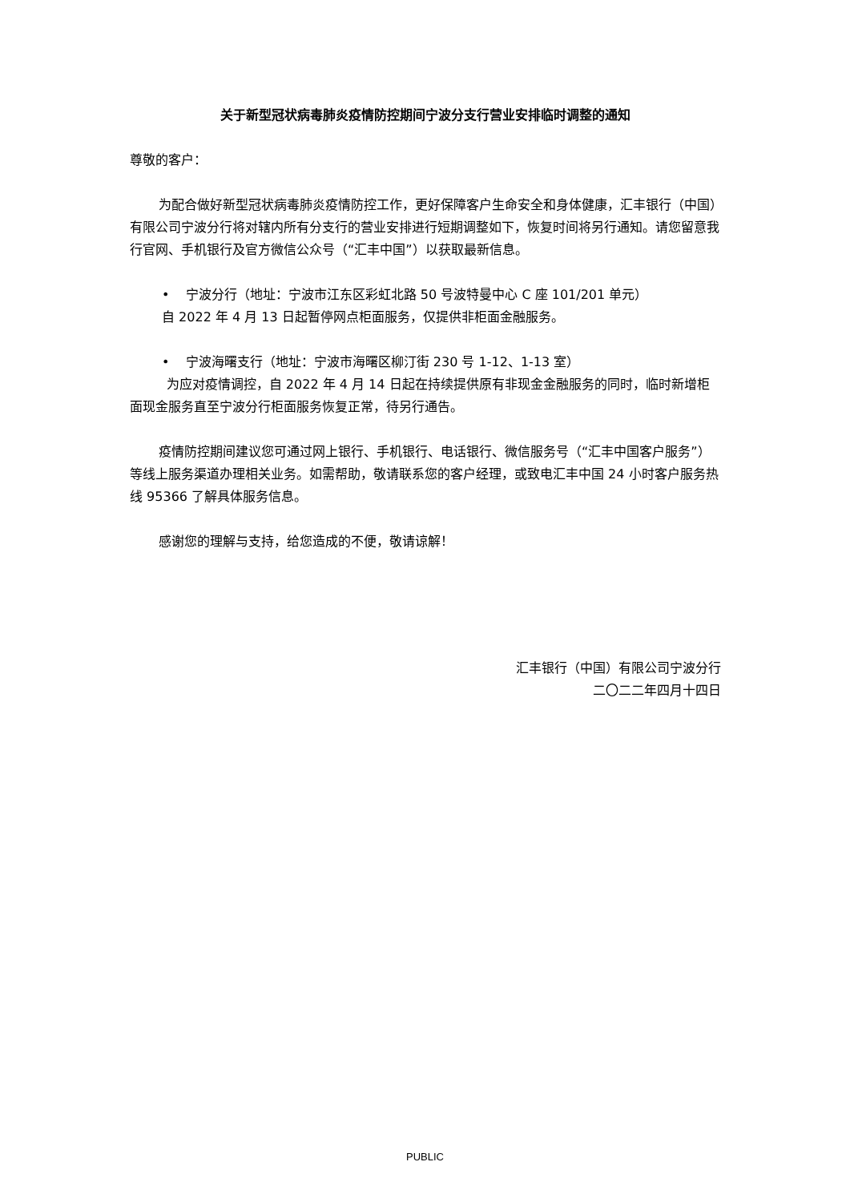关于新型冠状病毒肺炎疫情防控期间宁波分支行营业安排临时调整的通知
尊敬的客户：
为配合做好新型冠状病毒肺炎疫情防控工作，更好保障客户生命安全和身体健康，汇丰银行（中国）有限公司宁波分行将对辖内所有分支行的营业安排进行短期调整如下，恢复时间将另行通知。请您留意我行官网、手机银行及官方微信公众号（“汇丰中国”）以获取最新信息。
• 宁波分行（地址：宁波市江东区彩虹北路 50 号波特曼中心 C 座 101/201 单元）
自 2022 年 4 月 13 日起暂停网点柜面服务，仅提供非柜面金融服务。
• 宁波海曙支行（地址：宁波市海曙区柳汀街 230 号 1-12、1-13 室）
为应对疫情调控，自 2022 年 4 月 14 日起在持续提供原有非现金金融服务的同时，临时新增柜面现金服务直至宁波分行柜面服务恢复正常，待另行通告。
疫情防控期间建议您可通过网上银行、手机银行、电话银行、微信服务号（“汇丰中国客户服务”）等线上服务渠道办理相关业务。如需帮助，敬请联系您的客户经理，或致电汇丰中国 24 小时客户服务热线 95366 了解具体服务信息。
感谢您的理解与支持，给您造成的不便，敬请谅解！
汇丰银行（中国）有限公司宁波分行
二〇二二年四月十四日
PUBLIC